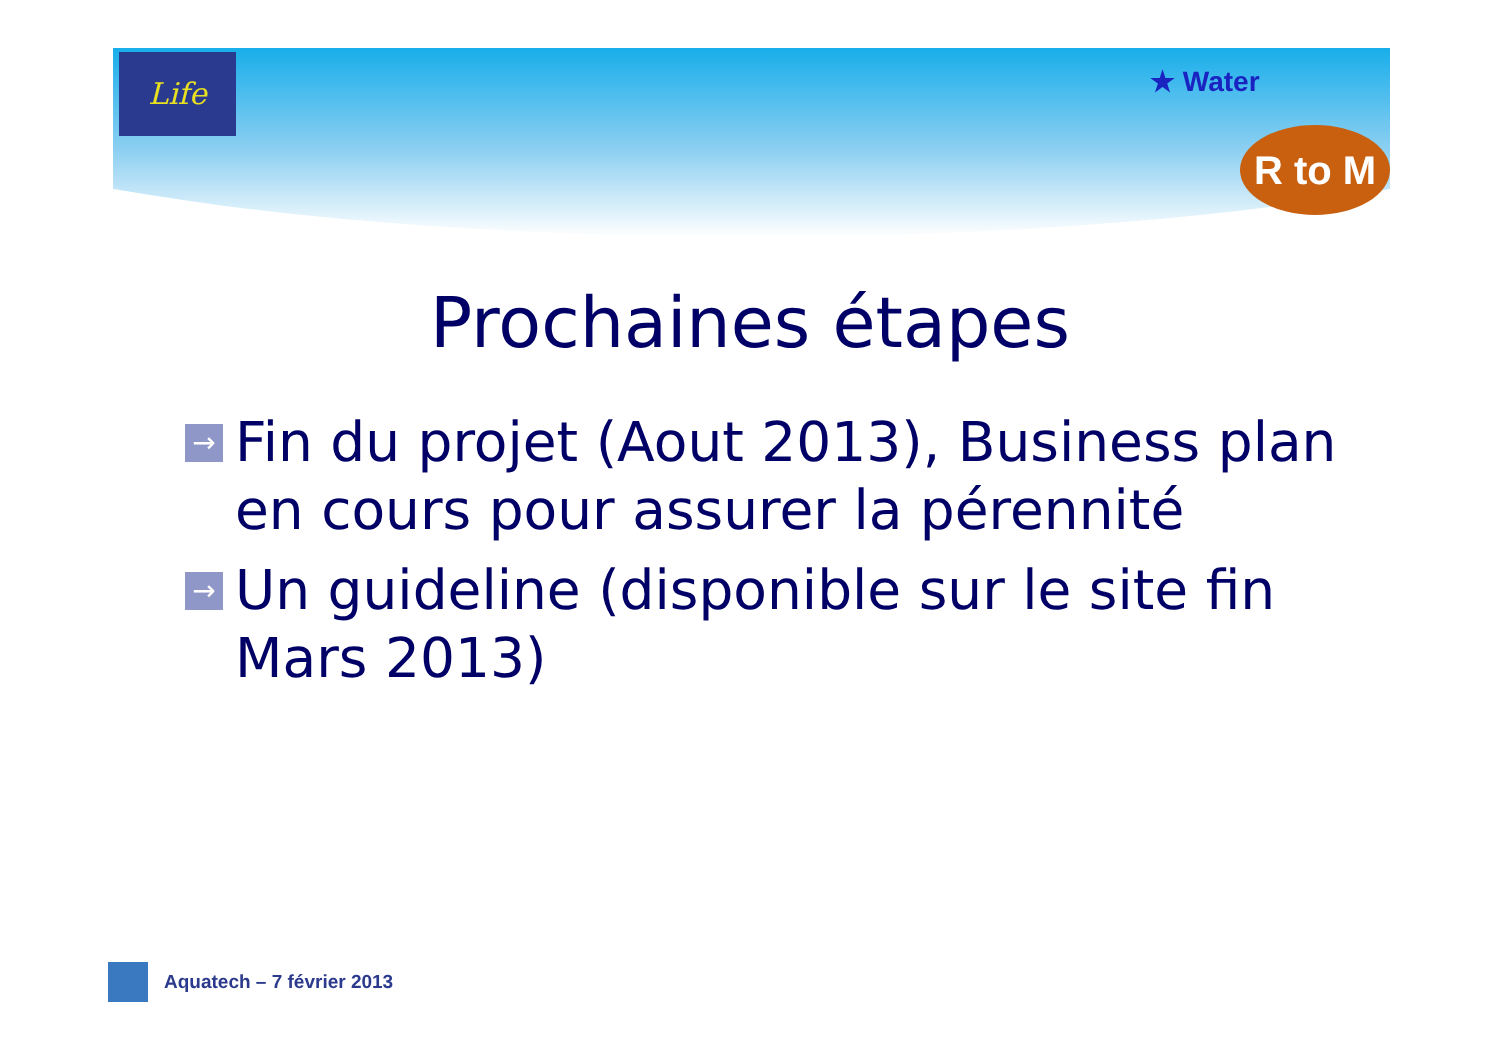Life
★ Water
R to M
Prochaines étapes
→ Fin du projet (Aout 2013), Business plan en cours pour assurer la pérennité
→ Un guideline (disponible sur le site fin Mars 2013)
Aquatech – 7 février 2013